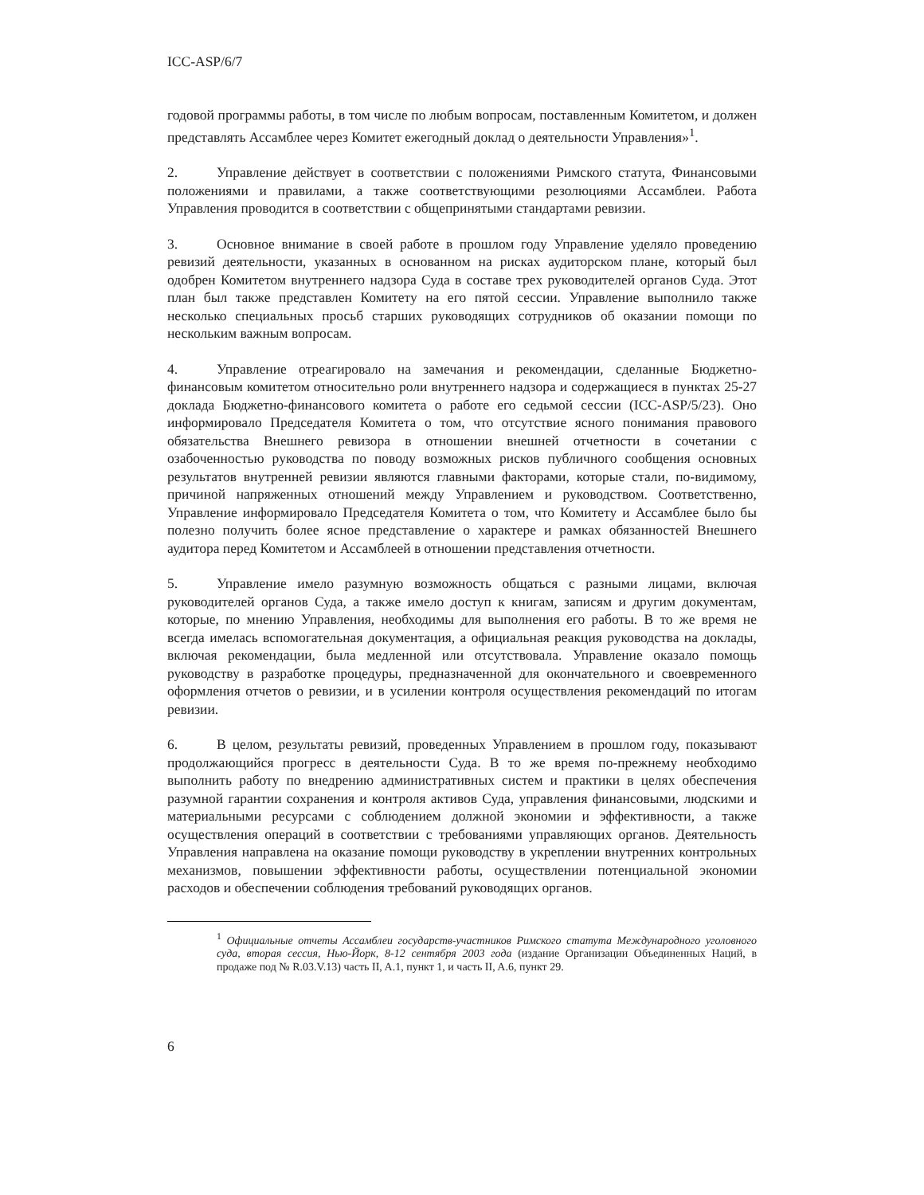ICC-ASP/6/7
годовой программы работы, в том числе по любым вопросам, поставленным Комитетом, и должен представлять Ассамблее через Комитет ежегодный доклад о деятельности Управления»<sup>1</sup>.
2. Управление действует в соответствии с положениями Римского статута, Финансовыми положениями и правилами, а также соответствующими резолюциями Ассамблеи. Работа Управления проводится в соответствии с общепринятыми стандартами ревизии.
3. Основное внимание в своей работе в прошлом году Управление уделяло проведению ревизий деятельности, указанных в основанном на рисках аудиторском плане, который был одобрен Комитетом внутреннего надзора Суда в составе трех руководителей органов Суда. Этот план был также представлен Комитету на его пятой сессии. Управление выполнило также несколько специальных просьб старших руководящих сотрудников об оказании помощи по нескольким важным вопросам.
4. Управление отреагировало на замечания и рекомендации, сделанные Бюджетно-финансовым комитетом относительно роли внутреннего надзора и содержащиеся в пунктах 25-27 доклада Бюджетно-финансового комитета о работе его седьмой сессии (ICC-ASP/5/23). Оно информировало Председателя Комитета о том, что отсутствие ясного понимания правового обязательства Внешнего ревизора в отношении внешней отчетности в сочетании с озабоченностью руководства по поводу возможных рисков публичного сообщения основных результатов внутренней ревизии являются главными факторами, которые стали, по-видимому, причиной напряженных отношений между Управлением и руководством. Соответственно, Управление информировало Председателя Комитета о том, что Комитету и Ассамблее было бы полезно получить более ясное представление о характере и рамках обязанностей Внешнего аудитора перед Комитетом и Ассамблеей в отношении представления отчетности.
5. Управление имело разумную возможность общаться с разными лицами, включая руководителей органов Суда, а также имело доступ к книгам, записям и другим документам, которые, по мнению Управления, необходимы для выполнения его работы. В то же время не всегда имелась вспомогательная документация, а официальная реакция руководства на доклады, включая рекомендации, была медленной или отсутствовала. Управление оказало помощь руководству в разработке процедуры, предназначенной для окончательного и своевременного оформления отчетов о ревизии, и в усилении контроля осуществления рекомендаций по итогам ревизии.
6. В целом, результаты ревизий, проведенных Управлением в прошлом году, показывают продолжающийся прогресс в деятельности Суда. В то же время по-прежнему необходимо выполнить работу по внедрению административных систем и практики в целях обеспечения разумной гарантии сохранения и контроля активов Суда, управления финансовыми, людскими и материальными ресурсами с соблюдением должной экономии и эффективности, а также осуществления операций в соответствии с требованиями управляющих органов. Деятельность Управления направлена на оказание помощи руководству в укреплении внутренних контрольных механизмов, повышении эффективности работы, осуществлении потенциальной экономии расходов и обеспечении соблюдения требований руководящих органов.
<sup>1</sup> Официальные отчеты Ассамблеи государств-участников Римского статута Международного уголовного суда, вторая сессия, Нью-Йорк, 8-12 сентября 2003 года (издание Организации Объединенных Наций, в продаже под № R.03.V.13) часть II, A.1, пункт 1, и часть II, A.6, пункт 29.
6